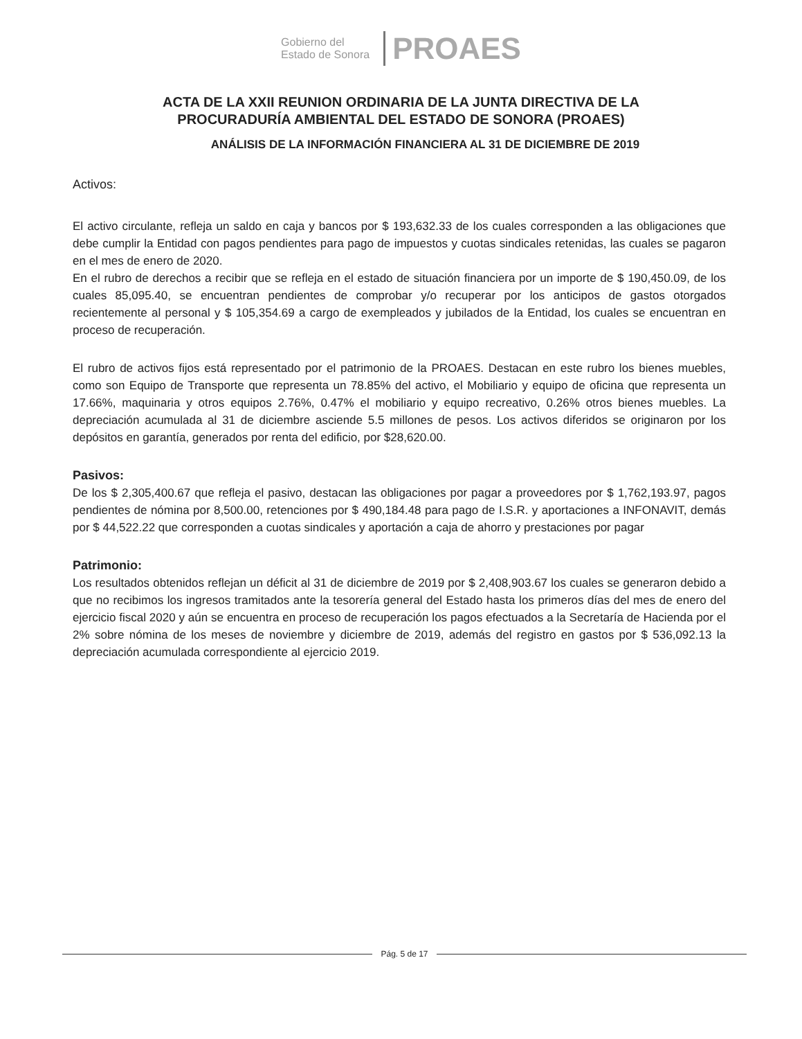Gobierno del
Estado de Sonora
PROAES
ACTA DE LA XXII REUNION ORDINARIA DE LA JUNTA DIRECTIVA DE LA
PROCURADURÍA AMBIENTAL DEL ESTADO DE SONORA (PROAES)
ANÁLISIS DE LA INFORMACIÓN FINANCIERA AL 31 DE DICIEMBRE DE 2019
Activos:
El activo circulante, refleja un saldo en caja y bancos por $ 193,632.33 de los cuales corresponden a las obligaciones que debe cumplir la Entidad con pagos pendientes para pago de impuestos y cuotas sindicales retenidas, las cuales se pagaron en el mes de enero de 2020.
En el rubro de derechos a recibir que se refleja en el estado de situación financiera por un importe de $ 190,450.09, de los cuales 85,095.40, se encuentran pendientes de comprobar y/o recuperar por los anticipos de gastos otorgados recientemente al personal y $ 105,354.69 a cargo de exempleados y jubilados de la Entidad, los cuales se encuentran en proceso de recuperación.
El rubro de activos fijos está representado por el patrimonio de la PROAES. Destacan en este rubro los bienes muebles, como son Equipo de Transporte que representa un 78.85% del activo, el Mobiliario y equipo de oficina que representa un 17.66%, maquinaria y otros equipos 2.76%, 0.47% el mobiliario y equipo recreativo, 0.26% otros bienes muebles. La depreciación acumulada al 31 de diciembre asciende 5.5 millones de pesos. Los activos diferidos se originaron por los depósitos en garantía, generados por renta del edificio, por $28,620.00.
Pasivos:
De los $ 2,305,400.67 que refleja el pasivo, destacan las obligaciones por pagar a proveedores por $ 1,762,193.97, pagos pendientes de nómina por 8,500.00, retenciones por $ 490,184.48 para pago de I.S.R. y aportaciones a INFONAVIT, demás por $ 44,522.22 que corresponden a cuotas sindicales y aportación a caja de ahorro y prestaciones por pagar
Patrimonio:
Los resultados obtenidos reflejan un déficit al 31 de diciembre de 2019 por $ 2,408,903.67 los cuales se generaron debido a que no recibimos los ingresos tramitados ante la tesorería general del Estado hasta los primeros días del mes de enero del ejercicio fiscal 2020 y aún se encuentra en proceso de recuperación los pagos efectuados a la Secretaría de Hacienda por el 2% sobre nómina de los meses de noviembre y diciembre de 2019, además del registro en gastos por $ 536,092.13 la depreciación acumulada correspondiente al ejercicio 2019.
Pág. 5 de 17